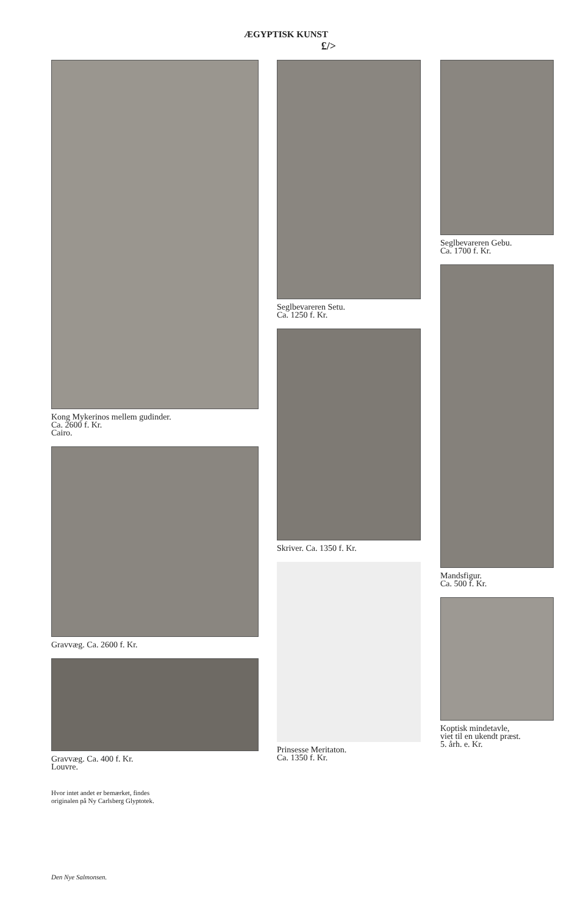ÆGYPTISK KUNST
£/>
Kong Mykerinos mellem gudinder.
Ca. 2600 f. Kr.
Cairo.
Gravvæg. Ca. 2600 f. Kr.
Gravvæg. Ca. 400 f. Kr.
Louvre.
Hvor intet andet er bemærket, findes
originalen på Ny Carlsberg Glyptotek.
Seglbevareren Setu.
Ca. 1250 f. Kr.
Skriver. Ca. 1350 f. Kr.
Prinsesse Meritaton.
Ca. 1350 f. Kr.
Seglbevareren Gebu.
Ca. 1700 f. Kr.
Mandsfigur.
Ca. 500 f. Kr.
Koptisk mindetavle,
viet til en ukendt præst.
5. årh. e. Kr.
Den Nye Salmonsen.